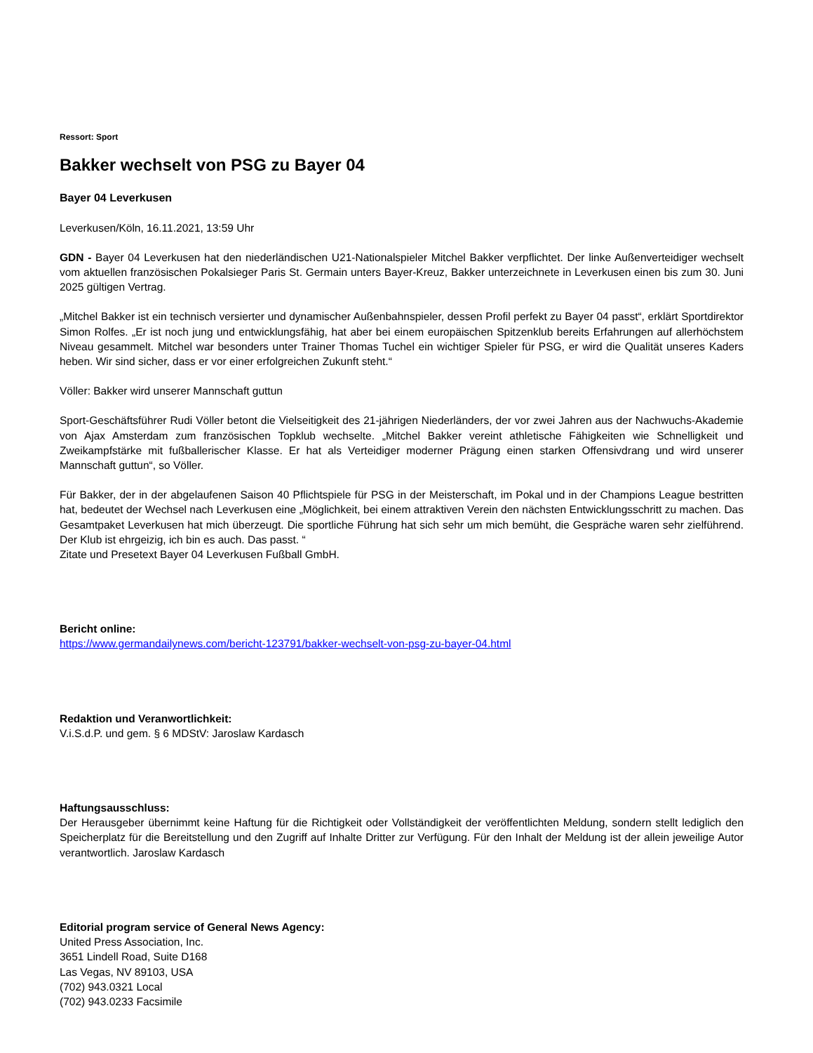Ressort: Sport
Bakker wechselt von PSG zu Bayer 04
Bayer 04 Leverkusen
Leverkusen/Köln, 16.11.2021, 13:59 Uhr
GDN - Bayer 04 Leverkusen hat den niederländischen U21-Nationalspieler Mitchel Bakker verpflichtet. Der linke Außenverteidiger wechselt vom aktuellen französischen Pokalsieger Paris St. Germain unters Bayer-Kreuz, Bakker unterzeichnete in Leverkusen einen bis zum 30. Juni 2025 gültigen Vertrag.
„Mitchel Bakker ist ein technisch versierter und dynamischer Außenbahnspieler, dessen Profil perfekt zu Bayer 04 passt“, erklärt Sportdirektor Simon Rolfes. „Er ist noch jung und entwicklungsfähig, hat aber bei einem europäischen Spitzenklub bereits Erfahrungen auf allerhöchstem Niveau gesammelt. Mitchel war besonders unter Trainer Thomas Tuchel ein wichtiger Spieler für PSG, er wird die Qualität unseres Kaders heben. Wir sind sicher, dass er vor einer erfolgreichen Zukunft steht.“
Völler: Bakker wird unserer Mannschaft guttun
Sport-Geschäftsführer Rudi Völler betont die Vielseitigkeit des 21-jährigen Niederländers, der vor zwei Jahren aus der Nachwuchs-Akademie von Ajax Amsterdam zum französischen Topklub wechselte. „Mitchel Bakker vereint athletische Fähigkeiten wie Schnelligkeit und Zweikampfstärke mit fußballerischer Klasse. Er hat als Verteidiger moderner Prägung einen starken Offensivdrang und wird unserer Mannschaft guttun“, so Völler.
Für Bakker, der in der abgelaufenen Saison 40 Pflichtspiele für PSG in der Meisterschaft, im Pokal und in der Champions League bestritten hat, bedeutet der Wechsel nach Leverkusen eine „Möglichkeit, bei einem attraktiven Verein den nächsten Entwicklungsschritt zu machen. Das Gesamtpaket Leverkusen hat mich überzeugt. Die sportliche Führung hat sich sehr um mich bemüht, die Gespräche waren sehr zielführend. Der Klub ist ehrgeizig, ich bin es auch. Das passt. “
Zitate und Presetext Bayer 04 Leverkusen Fußball GmbH.
Bericht online:
https://www.germandailynews.com/bericht-123791/bakker-wechselt-von-psg-zu-bayer-04.html
Redaktion und Veranwortlichkeit:
V.i.S.d.P. und gem. § 6 MDStV: Jaroslaw Kardasch
Haftungsausschluss:
Der Herausgeber übernimmt keine Haftung für die Richtigkeit oder Vollständigkeit der veröffentlichten Meldung, sondern stellt lediglich den Speicherplatz für die Bereitstellung und den Zugriff auf Inhalte Dritter zur Verfügung. Für den Inhalt der Meldung ist der allein jeweilige Autor verantwortlich. Jaroslaw Kardasch
Editorial program service of General News Agency:
United Press Association, Inc.
3651 Lindell Road, Suite D168
Las Vegas, NV 89103, USA
(702) 943.0321 Local
(702) 943.0233 Facsimile